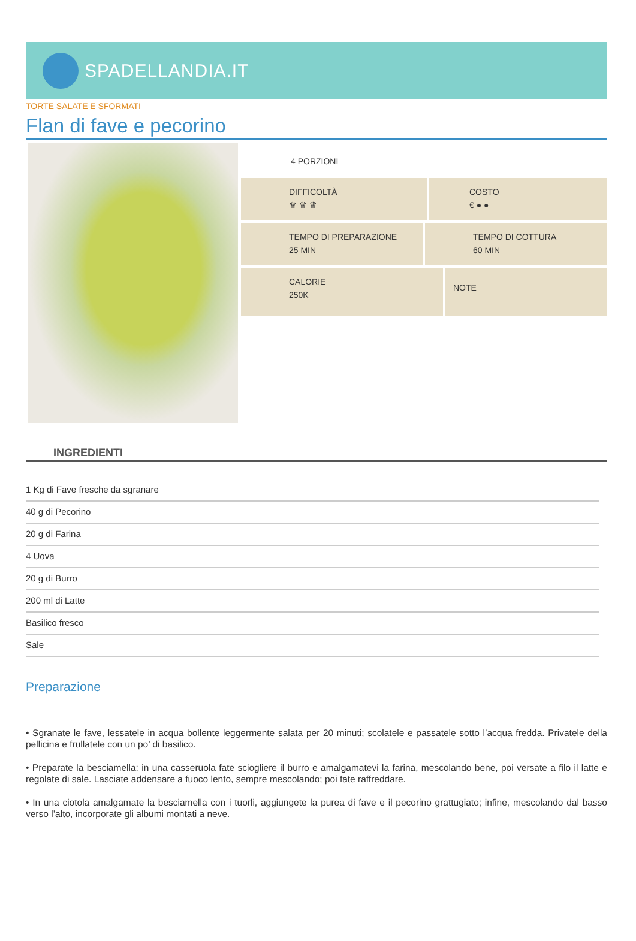SPADELLANDIA.IT
TORTE SALATE E SFORMATI
Flan di fave e pecorino
4 PORZIONI
DIFFICOLTÀ
♛ ♛ ♛
COSTO
€ ● ●
TEMPO DI PREPARAZIONE
25 MIN
TEMPO DI COTTURA
60 MIN
CALORIE
250K
NOTE
INGREDIENTI
1 Kg di Fave fresche da sgranare
40 g di Pecorino
20 g di Farina
4 Uova
20 g di Burro
200 ml di Latte
Basilico fresco
Sale
Preparazione
• Sgranate le fave, lessatele in acqua bollente leggermente salata per 20 minuti; scolatele e passatele sotto l’acqua fredda. Privatele della pellicina e frullatele con un po’ di basilico.
• Preparate la besciamella: in una casseruola fate sciogliere il burro e amalgamatevi la farina, mescolando bene, poi versate a filo il latte e regolate di sale. Lasciate addensare a fuoco lento, sempre mescolando; poi fate raffreddare.
• In una ciotola amalgamate la besciamella con i tuorli, aggiungete la purea di fave e il pecorino grattugiato; infine, mescolando dal basso verso l’alto, incorporate gli albumi montati a neve.